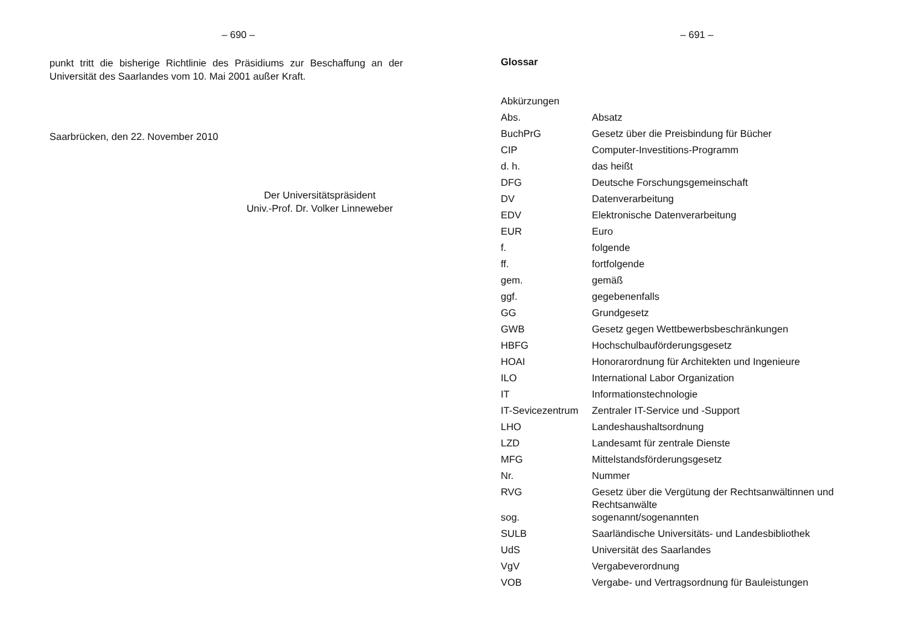– 690 –
punkt tritt die bisherige Richtlinie des Präsidiums zur Beschaffung an der Universität des Saarlandes vom 10. Mai 2001 außer Kraft.
Saarbrücken, den 22. November 2010
Der Universitätspräsident
Univ.-Prof. Dr. Volker Linneweber
– 691 –
Glossar
| Abkürzungen | |
| Abs. | Absatz |
| BuchPrG | Gesetz über die Preisbindung für Bücher |
| CIP | Computer-Investitions-Programm |
| d. h. | das heißt |
| DFG | Deutsche Forschungsgemeinschaft |
| DV | Datenverarbeitung |
| EDV | Elektronische Datenverarbeitung |
| EUR | Euro |
| f. | folgende |
| ff. | fortfolgende |
| gem. | gemäß |
| ggf. | gegebenenfalls |
| GG | Grundgesetz |
| GWB | Gesetz gegen Wettbewerbsbeschränkungen |
| HBFG | Hochschulbauförderungsgesetz |
| HOAI | Honorarordnung für Architekten und Ingenieure |
| ILO | International Labor Organization |
| IT | Informationstechnologie |
| IT-Sevicezentrum | Zentraler IT-Service und -Support |
| LHO | Landeshaushaltsordnung |
| LZD | Landesamt für zentrale Dienste |
| MFG | Mittelstandsförderungsgesetz |
| Nr. | Nummer |
| RVG | Gesetz über die Vergütung der Rechtsanwältinnen und Rechtsanwälte |
| sog. | sogenannt/sogenannten |
| SULB | Saarländische Universitäts- und Landesbibliothek |
| UdS | Universität des Saarlandes |
| VgV | Vergabeverordnung |
| VOB | Vergabe- und Vertragsordnung für Bauleistungen |